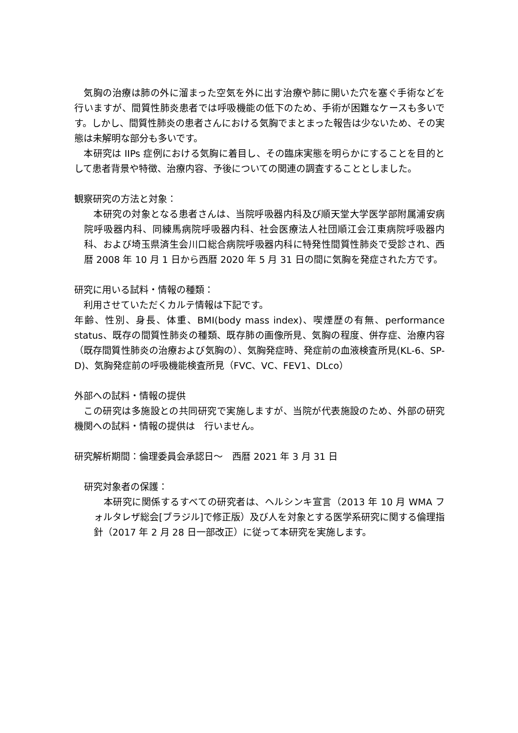気胸の治療は肺の外に溜まった空気を外に出す治療や肺に開いた穴を塞ぐ手術などを行いますが、間質性肺炎患者では呼吸機能の低下のため、手術が困難なケースも多いです。しかし、間質性肺炎の患者さんにおける気胸でまとまった報告は少ないため、その実態は未解明な部分も多いです。
　本研究は IIPs 症例における気胸に着目し、その臨床実態を明らかにすることを目的として患者背景や特徴、治療内容、予後についての関連の調査することとしました。
観察研究の方法と対象：
　本研究の対象となる患者さんは、当院呼吸器内科及び順天堂大学医学部附属浦安病院呼吸器内科、同練馬病院呼吸器内科、社会医療法人社団順江会江東病院呼吸器内科、および埼玉県済生会川口総合病院呼吸器内科に特発性間質性肺炎で受診され、西暦 2008 年 10 月 1 日から西暦 2020 年 5 月 31 日の間に気胸を発症された方です。
研究に用いる試料・情報の種類：
　利用させていただくカルテ情報は下記です。
年齢、性別、身長、体重、BMI(body mass index)、喫煙歴の有無、performance status、既存の間質性肺炎の種類、既存肺の画像所見、気胸の程度、併存症、治療内容（既存間質性肺炎の治療および気胸の）、気胸発症時、発症前の血液検査所見(KL-6、SP-D)、気胸発症前の呼吸機能検査所見（FVC、VC、FEV1、DLco）
外部への試料・情報の提供
　この研究は多施設との共同研究で実施しますが、当院が代表施設のため、外部の研究機関への試料・情報の提供は　行いません。
研究解析期間：倫理委員会承認日～　西暦 2021 年 3 月 31 日
研究対象者の保護：
　本研究に関係するすべての研究者は、ヘルシンキ宣言（2013 年 10 月 WMA フォルタレザ総会[ブラジル]で修正版）及び人を対象とする医学系研究に関する倫理指針（2017 年 2 月 28 日一部改正）に従って本研究を実施します。